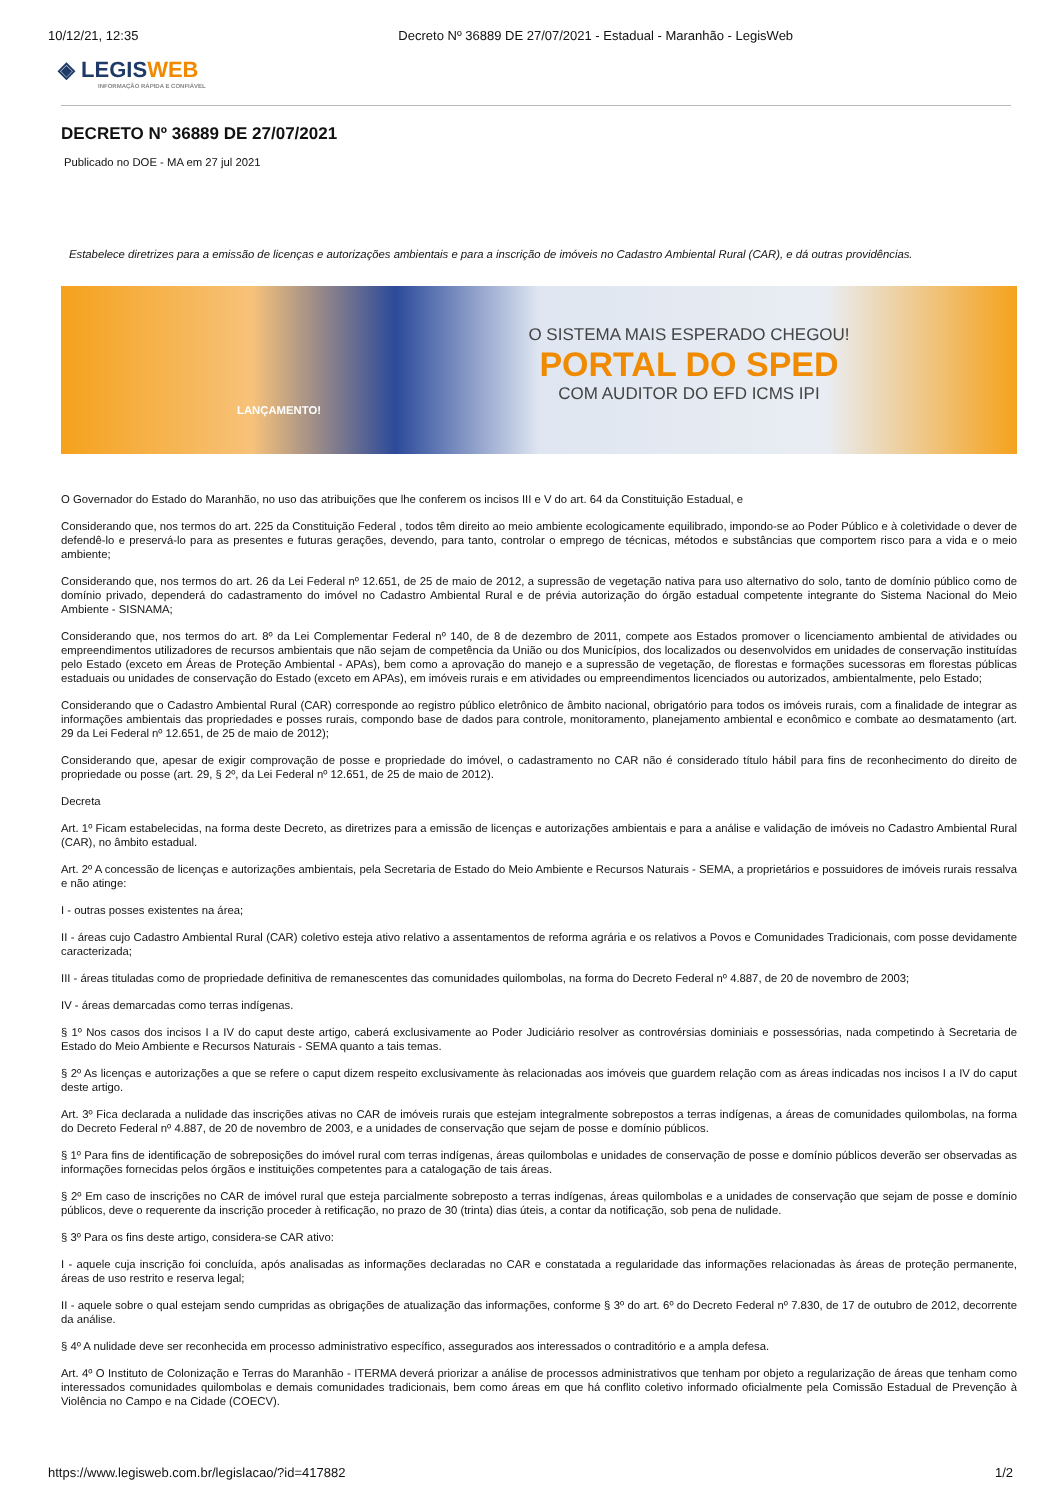10/12/21, 12:35 Decreto Nº 36889 DE 27/07/2021 - Estadual - Maranhão - LegisWeb
◈ LEGISWEB
INFORMAÇÃO RÁPIDA E CONFIÁVEL
DECRETO Nº 36889 DE 27/07/2021
Publicado no DOE - MA em 27 jul 2021
Estabelece diretrizes para a emissão de licenças e autorizações ambientais e para a inscrição de imóveis no Cadastro Ambiental Rural (CAR), e dá outras providências.
O SISTEMA MAIS ESPERADO CHEGOU!
PORTAL DO SPED
COM AUDITOR DO EFD ICMS IPI
LANÇAMENTO!
O Governador do Estado do Maranhão, no uso das atribuições que lhe conferem os incisos III e V do art. 64 da Constituição Estadual, e
Considerando que, nos termos do art. 225 da Constituição Federal , todos têm direito ao meio ambiente ecologicamente equilibrado, impondo-se ao Poder Público e à coletividade o dever de defendê-lo e preservá-lo para as presentes e futuras gerações, devendo, para tanto, controlar o emprego de técnicas, métodos e substâncias que comportem risco para a vida e o meio ambiente;
Considerando que, nos termos do art. 26 da Lei Federal nº 12.651, de 25 de maio de 2012, a supressão de vegetação nativa para uso alternativo do solo, tanto de domínio público como de domínio privado, dependerá do cadastramento do imóvel no Cadastro Ambiental Rural e de prévia autorização do órgão estadual competente integrante do Sistema Nacional do Meio Ambiente - SISNAMA;
Considerando que, nos termos do art. 8º da Lei Complementar Federal nº 140, de 8 de dezembro de 2011, compete aos Estados promover o licenciamento ambiental de atividades ou empreendimentos utilizadores de recursos ambientais que não sejam de competência da União ou dos Municípios, dos localizados ou desenvolvidos em unidades de conservação instituídas pelo Estado (exceto em Áreas de Proteção Ambiental - APAs), bem como a aprovação do manejo e a supressão de vegetação, de florestas e formações sucessoras em florestas públicas estaduais ou unidades de conservação do Estado (exceto em APAs), em imóveis rurais e em atividades ou empreendimentos licenciados ou autorizados, ambientalmente, pelo Estado;
Considerando que o Cadastro Ambiental Rural (CAR) corresponde ao registro público eletrônico de âmbito nacional, obrigatório para todos os imóveis rurais, com a finalidade de integrar as informações ambientais das propriedades e posses rurais, compondo base de dados para controle, monitoramento, planejamento ambiental e econômico e combate ao desmatamento (art. 29 da Lei Federal nº 12.651, de 25 de maio de 2012);
Considerando que, apesar de exigir comprovação de posse e propriedade do imóvel, o cadastramento no CAR não é considerado título hábil para fins de reconhecimento do direito de propriedade ou posse (art. 29, § 2º, da Lei Federal nº 12.651, de 25 de maio de 2012).
Decreta
Art. 1º Ficam estabelecidas, na forma deste Decreto, as diretrizes para a emissão de licenças e autorizações ambientais e para a análise e validação de imóveis no Cadastro Ambiental Rural (CAR), no âmbito estadual.
Art. 2º A concessão de licenças e autorizações ambientais, pela Secretaria de Estado do Meio Ambiente e Recursos Naturais - SEMA, a proprietários e possuidores de imóveis rurais ressalva e não atinge:
I - outras posses existentes na área;
II - áreas cujo Cadastro Ambiental Rural (CAR) coletivo esteja ativo relativo a assentamentos de reforma agrária e os relativos a Povos e Comunidades Tradicionais, com posse devidamente caracterizada;
III - áreas tituladas como de propriedade definitiva de remanescentes das comunidades quilombolas, na forma do Decreto Federal nº 4.887, de 20 de novembro de 2003;
IV - áreas demarcadas como terras indígenas.
§ 1º Nos casos dos incisos I a IV do caput deste artigo, caberá exclusivamente ao Poder Judiciário resolver as controvérsias dominiais e possessórias, nada competindo à Secretaria de Estado do Meio Ambiente e Recursos Naturais - SEMA quanto a tais temas.
§ 2º As licenças e autorizações a que se refere o caput dizem respeito exclusivamente às relacionadas aos imóveis que guardem relação com as áreas indicadas nos incisos I a IV do caput deste artigo.
Art. 3º Fica declarada a nulidade das inscrições ativas no CAR de imóveis rurais que estejam integralmente sobrepostos a terras indígenas, a áreas de comunidades quilombolas, na forma do Decreto Federal nº 4.887, de 20 de novembro de 2003, e a unidades de conservação que sejam de posse e domínio públicos.
§ 1º Para fins de identificação de sobreposições do imóvel rural com terras indígenas, áreas quilombolas e unidades de conservação de posse e domínio públicos deverão ser observadas as informações fornecidas pelos órgãos e instituições competentes para a catalogação de tais áreas.
§ 2º Em caso de inscrições no CAR de imóvel rural que esteja parcialmente sobreposto a terras indígenas, áreas quilombolas e a unidades de conservação que sejam de posse e domínio públicos, deve o requerente da inscrição proceder à retificação, no prazo de 30 (trinta) dias úteis, a contar da notificação, sob pena de nulidade.
§ 3º Para os fins deste artigo, considera-se CAR ativo:
I - aquele cuja inscrição foi concluída, após analisadas as informações declaradas no CAR e constatada a regularidade das informações relacionadas às áreas de proteção permanente, áreas de uso restrito e reserva legal;
II - aquele sobre o qual estejam sendo cumpridas as obrigações de atualização das informações, conforme § 3º do art. 6º do Decreto Federal nº 7.830, de 17 de outubro de 2012, decorrente da análise.
§ 4º A nulidade deve ser reconhecida em processo administrativo específico, assegurados aos interessados o contraditório e a ampla defesa.
Art. 4º O Instituto de Colonização e Terras do Maranhão - ITERMA deverá priorizar a análise de processos administrativos que tenham por objeto a regularização de áreas que tenham como interessados comunidades quilombolas e demais comunidades tradicionais, bem como áreas em que há conflito coletivo informado oficialmente pela Comissão Estadual de Prevenção à Violência no Campo e na Cidade (COECV).
https://www.legisweb.com.br/legislacao/?id=417882 1/2